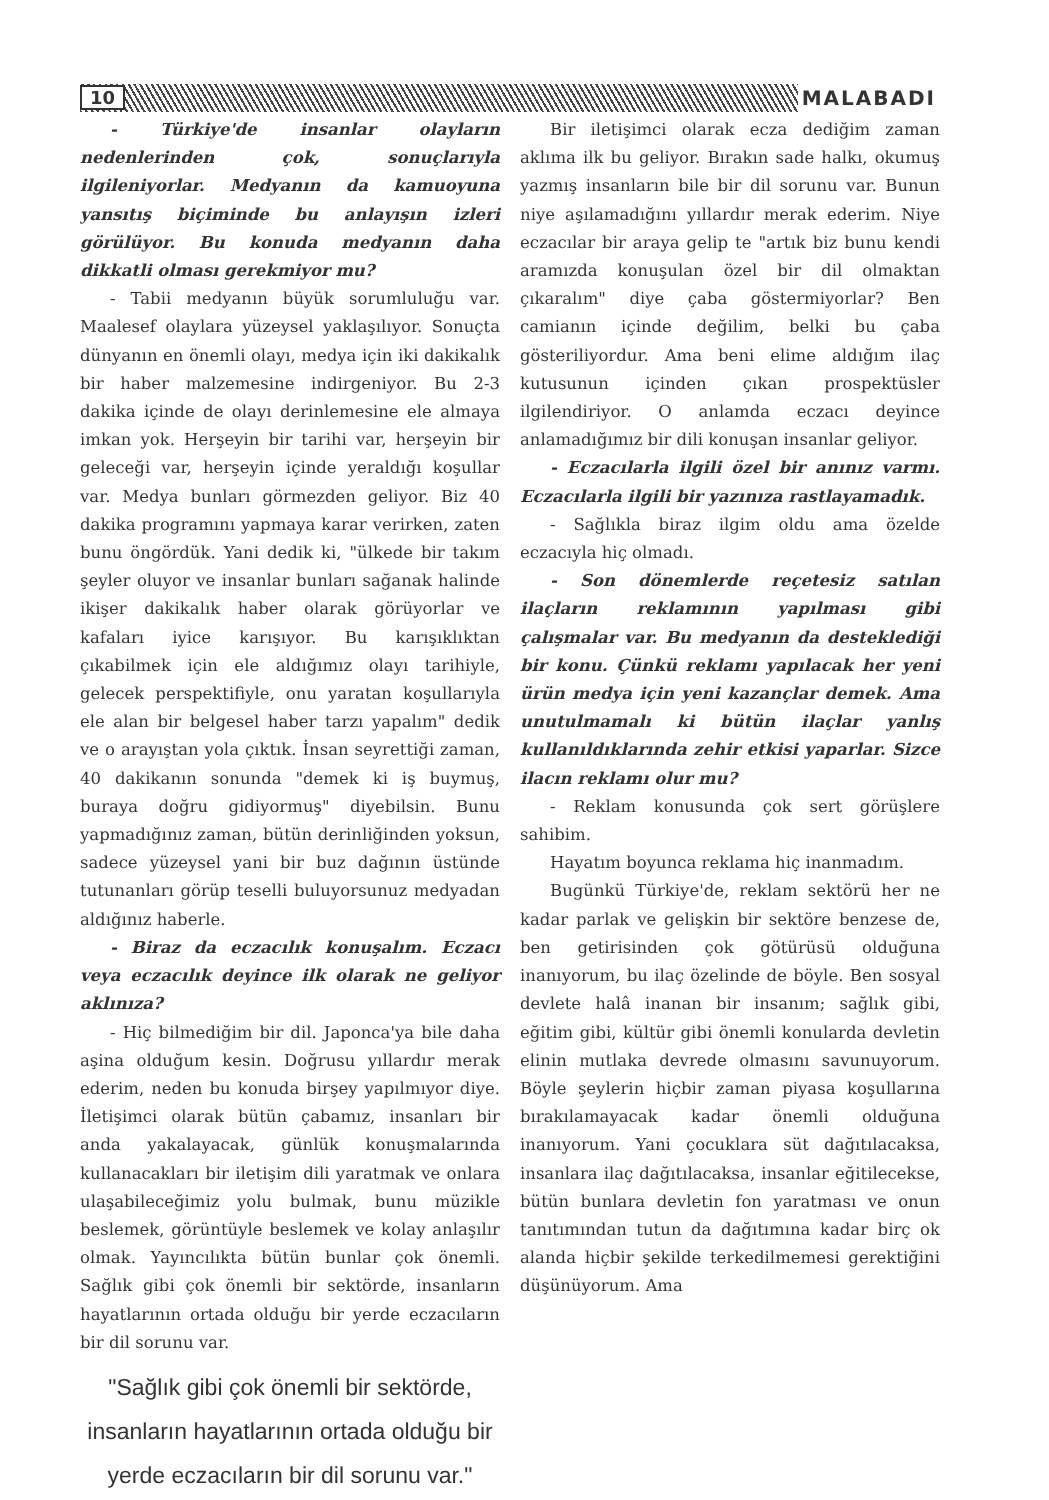10 MALABADI
- Türkiye'de insanlar olayların nedenlerinden çok, sonuçlarıyla ilgileniyorlar. Medyanın da kamuoyuna yansıtış biçiminde bu anlayışın izleri görülüyor. Bu konuda medyanın daha dikkatli olması gerekmiyor mu?
- Tabii medyanın büyük sorumluluğu var. Maalesef olaylara yüzeysel yaklaşılıyor. Sonuçta dünyanın en önemli olayı, medya için iki dakikalık bir haber malzemesine indirgeniyor. Bu 2-3 dakika içinde de olayı derinlemesine ele almaya imkan yok. Herşeyin bir tarihi var, herşeyin bir geleceği var, herşeyin içinde yeraldığı koşullar var. Medya bunları görmezden geliyor. Biz 40 dakika programını yapmaya karar verirken, zaten bunu öngördük. Yani dedik ki, "ülkede bir takım şeyler oluyor ve insanlar bunları sağanak halinde ikişer dakikalık haber olarak görüyorlar ve kafaları iyice karışıyor. Bu karışıklıktan çıkabilmek için ele aldığımız olayı tarihiyle, gelecek perspektifiyle, onu yaratan koşullarıyla ele alan bir belgesel haber tarzı yapalım" dedik ve o arayıştan yola çıktık. İnsan seyrettiği zaman, 40 dakikanın sonunda "demek ki iş buymuş, buraya doğru gidiyormuş" diyebilsin. Bunu yapmadığınız zaman, bütün derinliğinden yoksun, sadece yüzeysel yani bir buz dağının üstünde tutunanları görüp teselli buluyorsunuz medyadan aldığınız haberle.
- Biraz da eczacılık konuşalım. Eczacı veya eczacılık deyince ilk olarak ne geliyor aklınıza?
- Hiç bilmediğim bir dil. Japonca'ya bile daha aşina olduğum kesin. Doğrusu yıllardır merak ederim, neden bu konuda birşey yapılmıyor diye. İletişimci olarak bütün çabamız, insanları bir anda yakalayacak, günlük konuşmalarında kullanacakları bir iletişim dili yaratmak ve onlara ulaşabileceğimiz yolu bulmak, bunu müzikle beslemek, görüntüyle beslemek ve kolay anlaşılır olmak. Yayıncılıkta bütün bunlar çok önemli. Sağlık gibi çok önemli bir sektörde, insanların hayatlarının ortada olduğu bir yerde eczacıların bir dil sorunu var.
"Sağlık gibi çok önemli bir sektörde, insanların hayatlarının ortada olduğu bir yerde eczacıların bir dil sorunu var."
Bir iletişimci olarak ecza dediğim zaman aklıma ilk bu geliyor. Bırakın sade halkı, okumuş yazmış insanların bile bir dil sorunu var. Bunun niye aşılamadığını yıllardır merak ederim. Niye eczacılar bir araya gelip te "artık biz bunu kendi aramızda konuşulan özel bir dil olmaktan çıkaralım" diye çaba göstermiyorlar? Ben camianın içinde değilim, belki bu çaba gösteriliyordur. Ama beni elime aldığım ilaç kutusunun içinden çıkan prospektüsler ilgilendiriyor. O anlamda eczacı deyince anlamadığımız bir dili konuşan insanlar geliyor.
- Eczacılarla ilgili özel bir anınız varmı. Eczacılarla ilgili bir yazınıza rastlayamadık.
- Sağlıkla biraz ilgim oldu ama özelde eczacıyla hiç olmadı.
- Son dönemlerde reçetesiz satılan ilaçların reklamının yapılması gibi çalışmalar var. Bu medyanın da desteklediği bir konu. Çünkü reklamı yapılacak her yeni ürün medya için yeni kazançlar demek. Ama unutulmamalı ki bütün ilaçlar yanlış kullanıldıklarında zehir etkisi yaparlar. Sizce ilacın reklamı olur mu?
- Reklam konusunda çok sert görüşlere sahibim.
Hayatım boyunca reklama hiç inanmadım.
Bugünkü Türkiye'de, reklam sektörü her ne kadar parlak ve gelişkin bir sektöre benzese de, ben getirisinden çok götürüsü olduğuna inanıyorum, bu ilaç özelinde de böyle. Ben sosyal devlete halâ inanan bir insanım; sağlık gibi, eğitim gibi, kültür gibi önemli konularda devletin elinin mutlaka devrede olmasını savunuyorum. Böyle şeylerin hiçbir zaman piyasa koşullarına bırakılamayacak kadar önemli olduğuna inanıyorum. Yani çocuklara süt dağıtılacaksa, insanlara ilaç dağıtılacaksa, insanlar eğitilecekse, bütün bunlara devletin fon yaratması ve onun tanıtımından tutun da dağıtımına kadar birç ok alanda hiçbir şekilde terkedilmemesi gerektiğini düşünüyorum. Ama